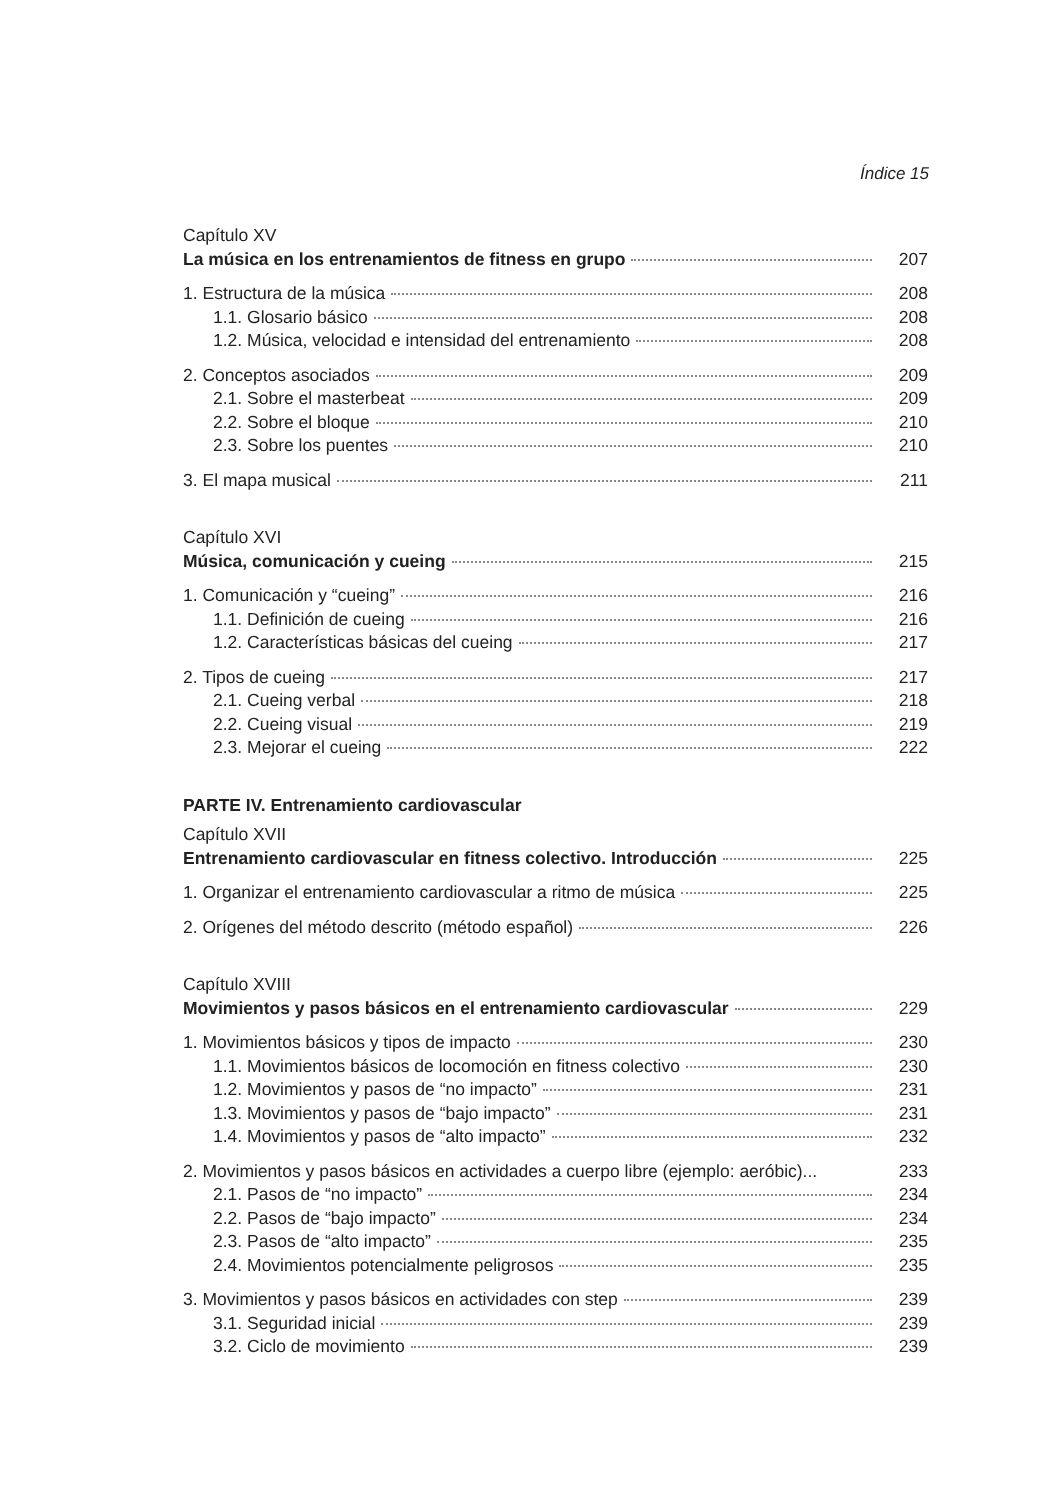Índice 15
Capítulo XV
La música en los entrenamientos de fitness en grupo 207
1. Estructura de la música 208
1.1. Glosario básico 208
1.2. Música, velocidad e intensidad del entrenamiento 208
2. Conceptos asociados 209
2.1. Sobre el masterbeat 209
2.2. Sobre el bloque 210
2.3. Sobre los puentes 210
3. El mapa musical 211
Capítulo XVI
Música, comunicación y cueing 215
1. Comunicación y “cueing” 216
1.1. Definición de cueing 216
1.2. Características básicas del cueing 217
2. Tipos de cueing 217
2.1. Cueing verbal 218
2.2. Cueing visual 219
2.3. Mejorar el cueing 222
PARTE IV. Entrenamiento cardiovascular
Capítulo XVII
Entrenamiento cardiovascular en fitness colectivo. Introducción 225
1. Organizar el entrenamiento cardiovascular a ritmo de música 225
2. Orígenes del método descrito (método español) 226
Capítulo XVIII
Movimientos y pasos básicos en el entrenamiento cardiovascular 229
1. Movimientos básicos y tipos de impacto 230
1.1. Movimientos básicos de locomoción en fitness colectivo 230
1.2. Movimientos y pasos de “no impacto” 231
1.3. Movimientos y pasos de “bajo impacto” 231
1.4. Movimientos y pasos de “alto impacto” 232
2. Movimientos y pasos básicos en actividades a cuerpo libre (ejemplo: aeróbic)... 233
2.1. Pasos de “no impacto” 234
2.2. Pasos de “bajo impacto” 234
2.3. Pasos de “alto impacto” 235
2.4. Movimientos potencialmente peligrosos 235
3. Movimientos y pasos básicos en actividades con step 239
3.1. Seguridad inicial 239
3.2. Ciclo de movimiento 239